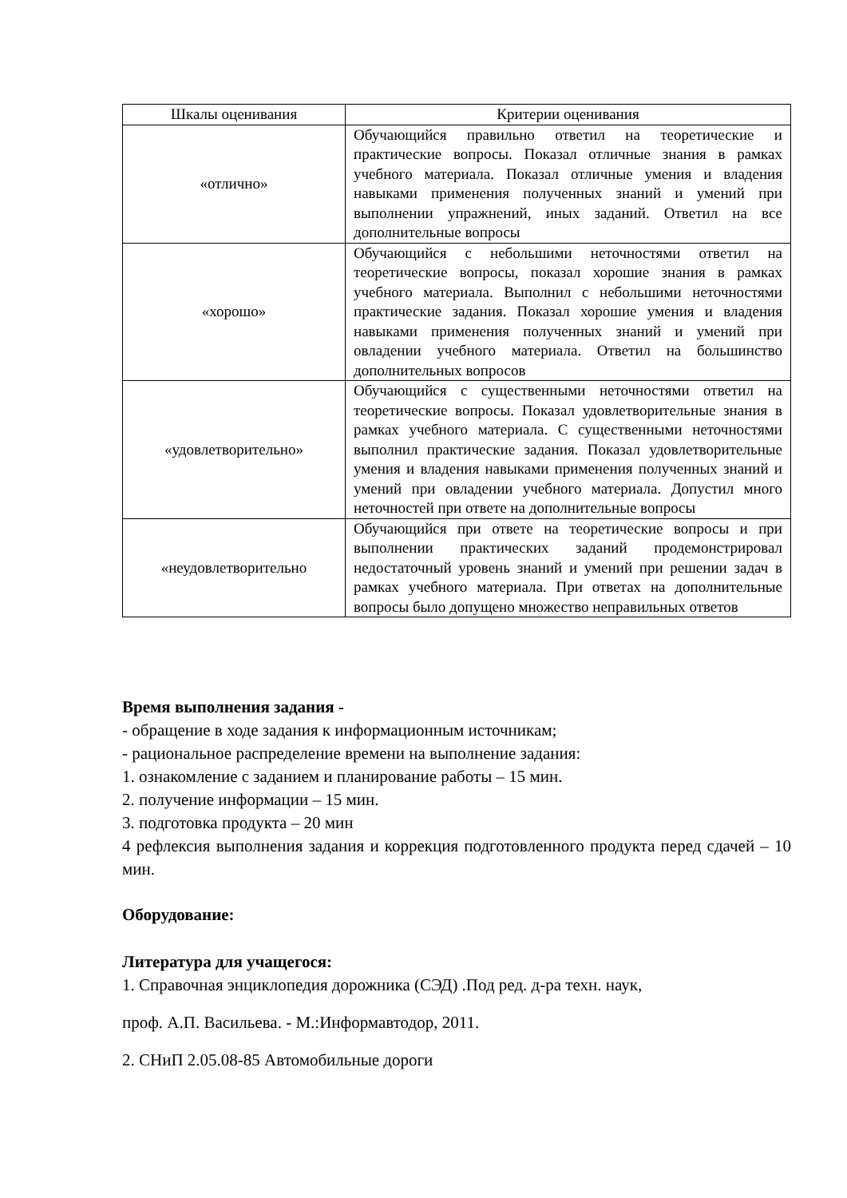| Шкалы оценивания | Критерии оценивания |
| --- | --- |
| «отлично» | Обучающийся правильно ответил на теоретические и практические вопросы. Показал отличные знания в рамках учебного материала. Показал отличные умения и владения навыками применения полученных знаний и умений при выполнении упражнений, иных заданий. Ответил на все дополнительные вопросы |
| «хорошо» | Обучающийся с небольшими неточностями ответил на теоретические вопросы, показал хорошие знания в рамках учебного материала. Выполнил с небольшими неточностями практические задания. Показал хорошие умения и владения навыками применения полученных знаний и умений при овладении учебного материала. Ответил на большинство дополнительных вопросов |
| «удовлетворительно» | Обучающийся с существенными неточностями ответил на теоретические вопросы. Показал удовлетворительные знания в рамках учебного материала. С существенными неточностями выполнил практические задания. Показал удовлетворительные умения и владения навыками применения полученных знаний и умений при овладении учебного материала. Допустил много неточностей при ответе на дополнительные вопросы |
| «неудовлетворительно | Обучающийся при ответе на теоретические вопросы и при выполнении практических заданий продемонстрировал недостаточный уровень знаний и умений при решении задач в рамках учебного материала. При ответах на дополнительные вопросы было допущено множество неправильных ответов |
Время выполнения задания -
- обращение в ходе задания к информационным источникам;
- рациональное распределение времени на выполнение задания:
1. ознакомление с заданием и планирование работы – 15 мин.
2. получение информации – 15 мин.
3. подготовка продукта – 20 мин
4 рефлексия выполнения задания и коррекция подготовленного продукта перед сдачей – 10 мин.
Оборудование:
Литература для учащегося:
1. Справочная энциклопедия дорожника (СЭД) .Под ред. д-ра техн. наук,
проф. А.П. Васильева. - М.:Информавтодор, 2011.
2. СНиП 2.05.08-85 Автомобильные дороги